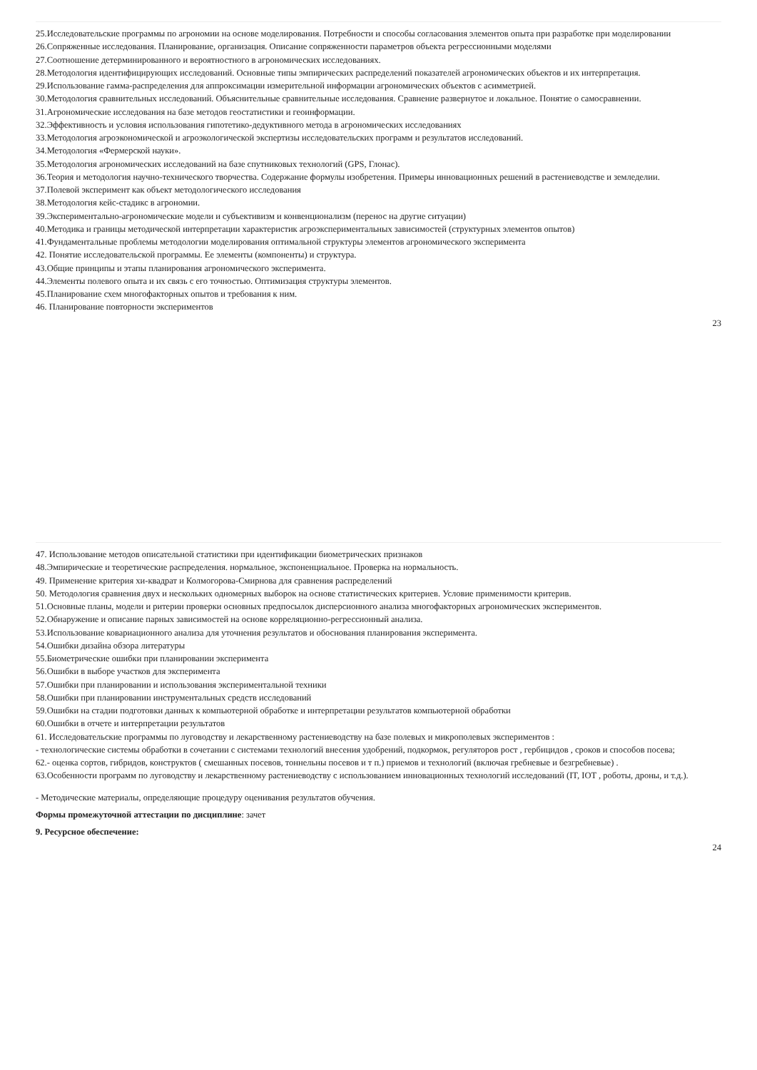25.Исследовательские программы по агрономии на основе моделирования. Потребности и способы согласования элементов опыта при разработке при моделировании
26.Сопряженные исследования. Планирование, организация. Описание сопряженности параметров объекта регрессионными моделями
27.Соотношение детерминированного и вероятностного в агрономических исследованиях.
28.Методология идентифицирующих исследований. Основные типы эмпирических распределений показателей агрономических объектов и их интерпретация.
29.Использование гамма-распределения для аппроксимации измерительной информации агрономических объектов с асимметрией.
30.Методология сравнительных исследований. Объяснительные сравнительные исследования. Сравнение развернутое и локальное. Понятие о самосравнении.
31.Агрономические исследования на базе методов геостатистики и геоинформации.
32.Эффективность и условия использования гипотетико-дедуктивного метода в агрономических исследованиях
33.Методология агроэкономической и агроэкологической экспертизы исследовательских программ и результатов исследований.
34.Методология «Фермерской науки».
35.Методология агрономических исследований на базе спутниковых технологий (GPS, Глонас).
36.Теория и методология научно-технического творчества. Содержание формулы изобретения. Примеры инновационных решений в растениеводстве и земледелии.
37.Полевой эксперимент как объект методологического исследования
38.Методология кейс-стадикс в агрономии.
39.Экспериментально-агрономические модели и субъективизм и конвенционализм (перенос на другие ситуации)
40.Методика и границы методической интерпретации характеристик агроэкспериментальных зависимостей (структурных элементов опытов)
41.Фундаментальные проблемы методологии моделирования оптимальной структуры элементов агрономического эксперимента
42. Понятие исследовательской программы. Ее элементы (компоненты) и структура.
43.Общие принципы и этапы планирования агрономического эксперимента.
44.Элементы полевого опыта и их связь с его точностью. Оптимизация структуры элементов.
45.Планирование схем многофакторных опытов и требования к ним.
46. Планирование повторности экспериментов
23
47. Использование методов описательной статистики при идентификации биометрических признаков
48.Эмпирические и теоретические распределения. нормальное, экспоненциальное. Проверка на нормальность.
49. Применение критерия хи-квадрат и Колмогорова-Смирнова для сравнения распределений
50. Методология сравнения двух и нескольких одномерных выборок на основе статистических критериев. Условие применимости критерив.
51.Основные планы, модели и ритерии проверки основных предпосылок дисперсионного анализа многофакторных агрономических экспериментов.
52.Обнаружение и описание парных зависимостей на основе корреляционно-регрессионный анализа.
53.Использование ковариационного анализа для уточнения результатов и обоснования планирования эксперимента.
54.Ошибки дизайна обзора литературы
55.Биометрические ошибки при планировании эксперимента
56.Ошибки в выборе участков для эксперимента
57.Ошибки при планировании и использования экспериментальной техники
58.Ошибки при планировании инструментальных средств исследований
59.Ошибки на стадии подготовки данных к компьютерной обработке и интерпретации результатов компьютерной обработки
60.Ошибки в отчете и интерпретации результатов
61. Исследовательские программы по луговодству и лекарственному растениеводству на базе полевых и микрополевых экспериментов :
- технологические системы обработки в сочетании с системами технологий внесения удобрений, подкормок, регуляторов рост , гербицидов , сроков и способов посева;
62.- оценка сортов, гибридов, конструктов ( смешанных посевов, тоннельны посевов и т п.) приемов и технологий (включая гребневые и безгребневые) .
63.Особенности программ по луговодству и лекарственному растениеводству с использованием инновационных технологий исследований (IT, IOT , роботы, дроны, и т.д.).
- Методические материалы, определяющие процедуру оценивания результатов обучения.
Формы промежуточной аттестации по дисциплине: зачет
9. Ресурсное обеспечение:
24